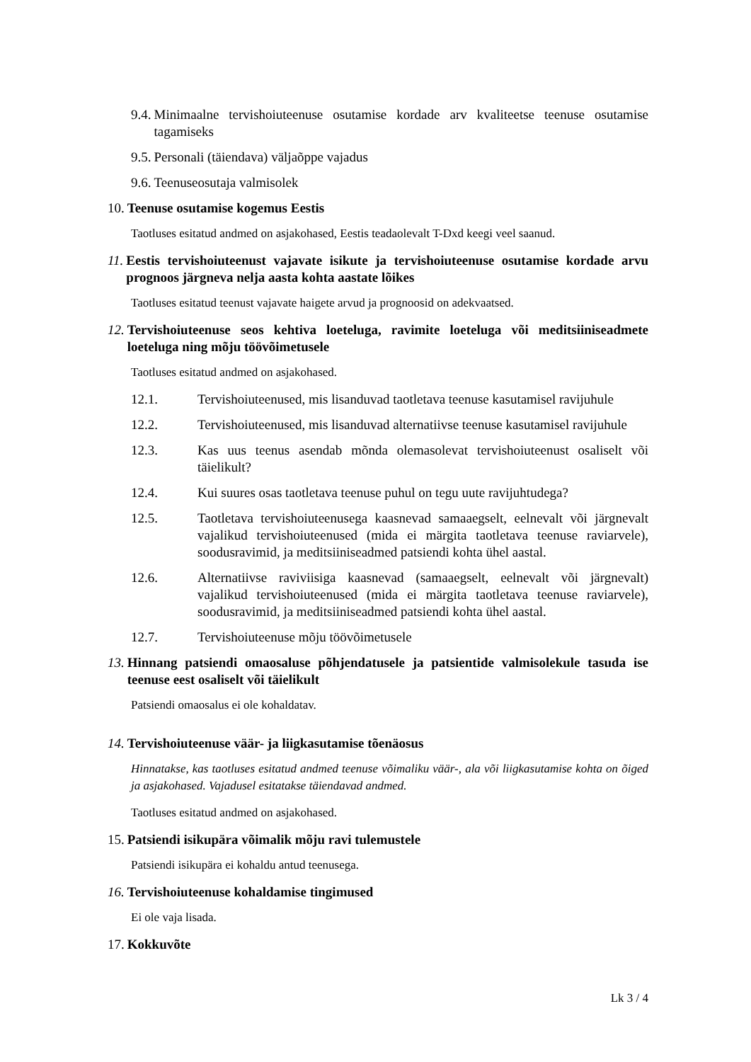9.4. Minimaalne tervishoiuteenuse osutamise kordade arv kvaliteetse teenuse osutamise tagamiseks
9.5. Personali (täiendava) väljaõppe vajadus
9.6. Teenuseosutaja valmisolek
10. Teenuse osutamise kogemus Eestis
Taotluses esitatud andmed on asjakohased, Eestis teadaolevalt T-Dxd keegi veel saanud.
11. Eestis tervishoiuteenust vajavate isikute ja tervishoiuteenuse osutamise kordade arvu prognoos järgneva nelja aasta kohta aastate lõikes
Taotluses esitatud teenust vajavate haigete arvud ja prognoosid on adekvaatsed.
12. Tervishoiuteenuse seos kehtiva loeteluga, ravimite loeteluga või meditsiiniseadmete loeteluga ning mõju töövõimetusele
Taotluses esitatud andmed on asjakohased.
12.1. Tervishoiuteenused, mis lisanduvad taotletava teenuse kasutamisel ravijuhule
12.2. Tervishoiuteenused, mis lisanduvad alternatiivse teenuse kasutamisel ravijuhule
12.3. Kas uus teenus asendab mõnda olemasolevat tervishoiuteenust osaliselt või täielikult?
12.4. Kui suures osas taotletava teenuse puhul on tegu uute ravijuhtudega?
12.5. Taotletava tervishoiuteenusega kaasnevad samaaegselt, eelnevalt või järgnevalt vajalikud tervishoiuteenused (mida ei märgita taotletava teenuse raviarvele), soodusravimid, ja meditsiiniseadmed patsiendi kohta ühel aastal.
12.6. Alternatiivse raviviisiga kaasnevad (samaaegselt, eelnevalt või järgnevalt) vajalikud tervishoiuteenused (mida ei märgita taotletava teenuse raviarvele), soodusravimid, ja meditsiiniseadmed patsiendi kohta ühel aastal.
12.7. Tervishoiuteenuse mõju töövõimetusele
13. Hinnang patsiendi omaosaluse põhjendatusele ja patsientide valmisolekule tasuda ise teenuse eest osaliselt või täielikult
Patsiendi omaosalus ei ole kohaldatav.
14. Tervishoiuteenuse väär- ja liigkasutamise tõenäosus
Hinnatakse, kas taotluses esitatud andmed teenuse võimaliku väär-, ala või liigkasutamise kohta on õiged ja asjakohased. Vajadusel esitatakse täiendavad andmed.
Taotluses esitatud andmed on asjakohased.
15. Patsiendi isikupära võimalik mõju ravi tulemustele
Patsiendi isikupära ei kohaldu antud teenusega.
16. Tervishoiuteenuse kohaldamise tingimused
Ei ole vaja lisada.
17. Kokkuvõte
Lk 3 / 4